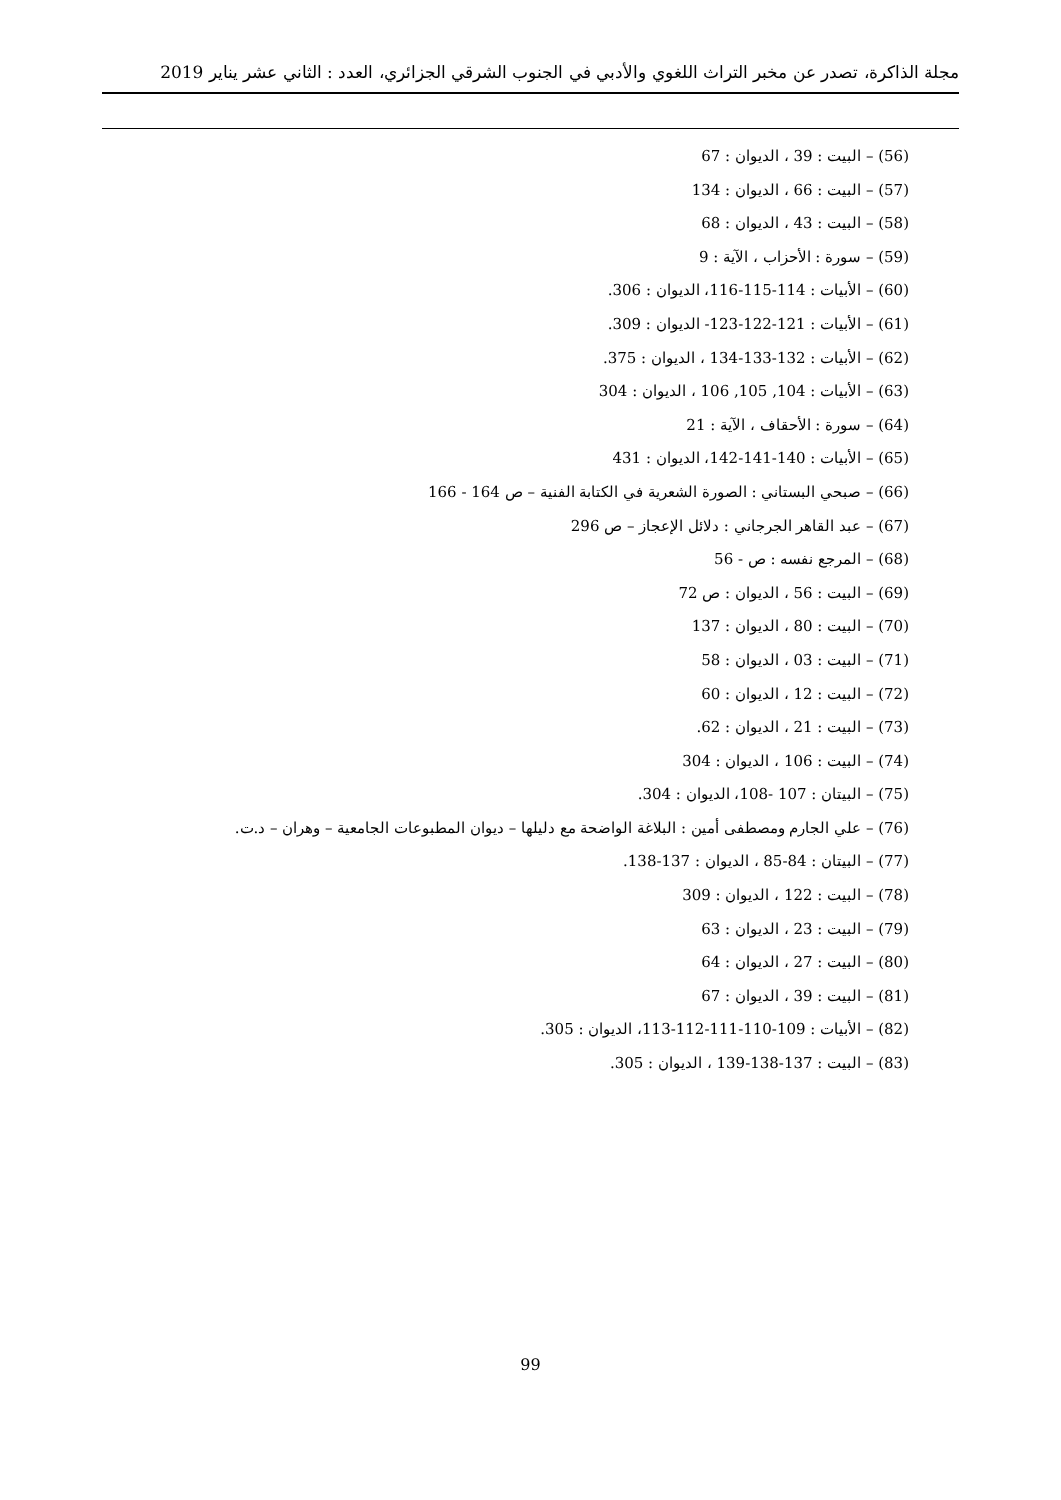مجلة الذاكرة، تصدر عن مخبر التراث اللغوي والأدبي في الجنوب الشرقي الجزائري، العدد : الثاني عشر يناير 2019
(56) – البيت : 39 ، الديوان : 67
(57) – البيت : 66 ، الديوان : 134
(58) – البيت : 43 ، الديوان : 68
(59) – سورة : الأحزاب ، الآية : 9
(60) – الأبيات : 114-115-116، الديوان : 306.
(61) – الأبيات : 121-122-123- الديوان : 309.
(62) – الأبيات : 132-133-134 ، الديوان : 375.
(63) – الأبيات : 104, 105, 106 ، الديوان : 304
(64) – سورة : الأحقاف ، الآية : 21
(65) – الأبيات : 140-141-142، الديوان : 431
(66) – صبحي البستاني : الصورة الشعرية في الكتابة الفنية – ص 164 - 166
(67) – عبد القاهر الجرجاني : دلائل الإعجاز – ص 296
(68) – المرجع نفسه : ص - 56
(69) – البيت : 56 ، الديوان : ص 72
(70) – البيت : 80 ، الديوان : 137
(71) – البيت : 03 ، الديوان : 58
(72) – البيت : 12 ، الديوان : 60
(73) – البيت : 21 ، الديوان : 62.
(74) – البيت : 106 ، الديوان : 304
(75) – البيتان : 107 -108، الديوان : 304.
(76) – علي الجارم ومصطفى أمين : البلاغة الواضحة مع دليلها – ديوان المطبوعات الجامعية – وهران – د.ت.
(77) – البيتان : 84-85 ، الديوان : 137-138.
(78) – البيت : 122 ، الديوان : 309
(79) – البيت : 23 ، الديوان : 63
(80) – البيت : 27 ، الديوان : 64
(81) – البيت : 39 ، الديوان : 67
(82) – الأبيات : 109-110-111-112-113، الديوان : 305.
(83) – البيت : 137-138-139 ، الديوان : 305.
99